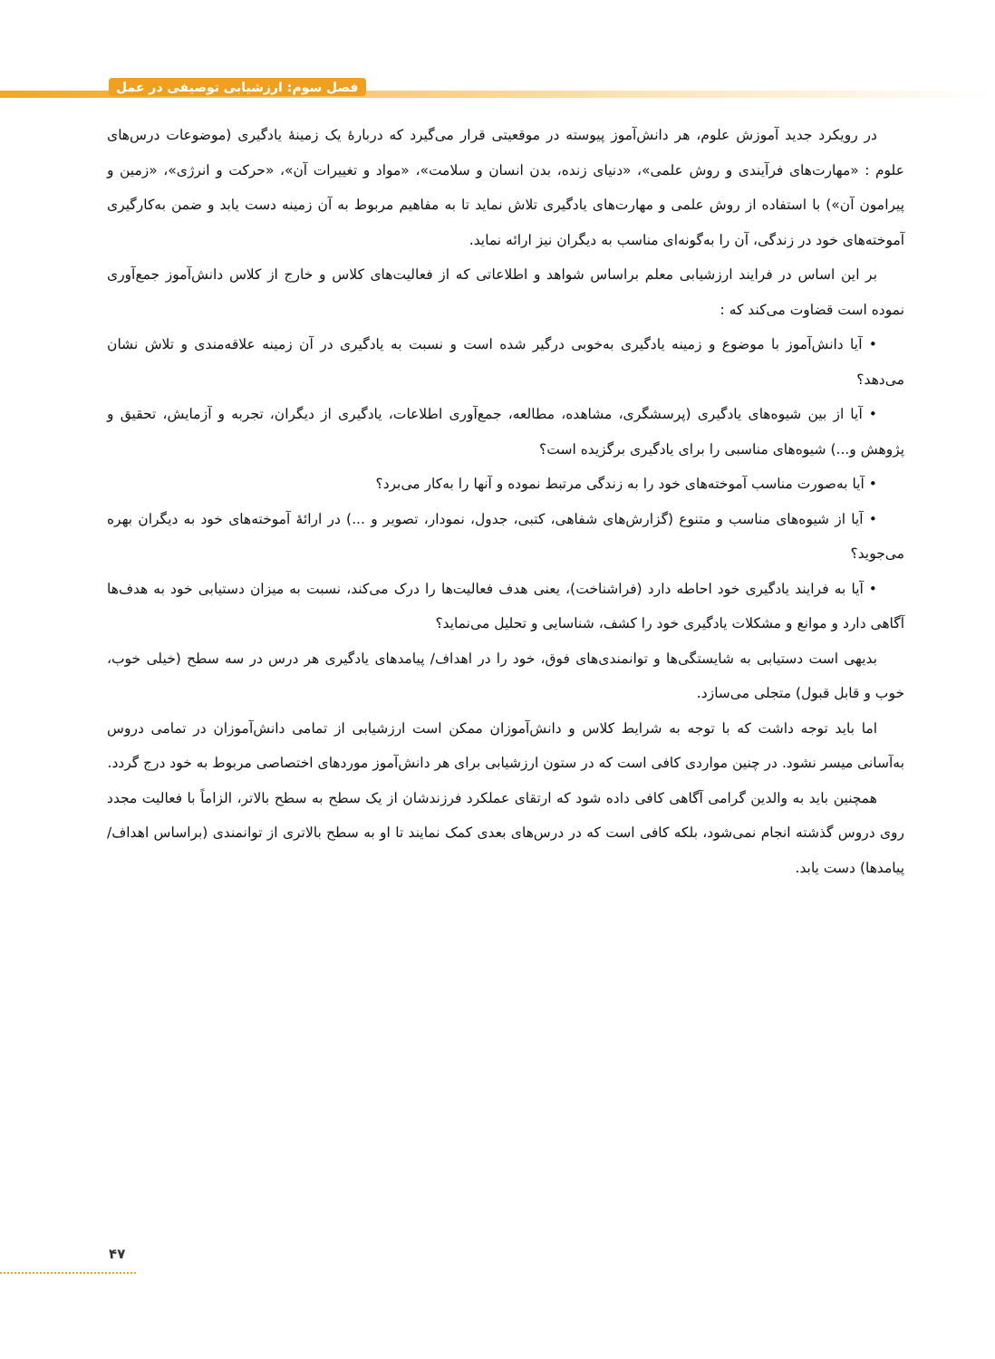فصل سوم: ارزشیابی توصیفی در عمل
در رویکرد جدید آموزش علوم، هر دانش‌آموز پیوسته در موقعیتی قرار می‌گیرد که دربارهٔ یک زمینهٔ یادگیری (موضوعات درس‌های علوم : «مهارت‌های فرآیندی و روش علمی»، «دنیای زنده، بدن انسان و سلامت»، «مواد و تغییرات آن»، «حرکت و انرژی»، «زمین و پیرامون آن») با استفاده از روش علمی و مهارت‌های یادگیری تلاش نماید تا به مفاهیم مربوط به آن زمینه دست یابد و ضمن به‌کارگیری آموخته‌های خود در زندگی، آن را به‌گونه‌ای مناسب به دیگران نیز ارائه نماید.
بر این اساس در فرایند ارزشیابی معلم براساس شواهد و اطلاعاتی که از فعالیت‌های کلاس و خارج از کلاس دانش‌آموز جمع‌آوری نموده است قضاوت می‌کند که :
• آیا دانش‌آموز با موضوع و زمینه یادگیری به‌خوبی درگیر شده است و نسبت به یادگیری در آن زمینه علاقه‌مندی و تلاش نشان می‌دهد؟
• آیا از بین شیوه‌های یادگیری (پرسشگری، مشاهده، مطالعه، جمع‌آوری اطلاعات، یادگیری از دیگران، تجربه و آزمایش، تحقیق و پژوهش و...) شیوه‌های مناسبی را برای یادگیری برگزیده است؟
• آیا به‌صورت مناسب آموخته‌های خود را به زندگی مرتبط نموده و آنها را به‌کار می‌برد؟
• آیا از شیوه‌های مناسب و متنوع (گزارش‌های شفاهی، کتبی، جدول، نمودار، تصویر و ...) در ارائهٔ آموخته‌های خود به دیگران بهره می‌جوید؟
• آیا به فرایند یادگیری خود احاطه دارد (فراشناخت)، یعنی هدف فعالیت‌ها را درک می‌کند، نسبت به میزان دستیابی خود به هدف‌ها آگاهی دارد و موانع و مشکلات یادگیری خود را کشف، شناسایی و تحلیل می‌نماید؟
بدیهی است دستیابی به شایستگی‌ها و توانمندی‌های فوق، خود را در اهداف/ پیامدهای یادگیری هر درس در سه سطح (خیلی خوب، خوب و قابل قبول) متجلی می‌سازد.
اما باید توجه داشت که با توجه به شرایط کلاس و دانش‌آموزان ممکن است ارزشیابی از تمامی دانش‌آموزان در تمامی دروس به‌آسانی میسر نشود. در چنین مواردی کافی است که در ستون ارزشیابی برای هر دانش‌آموز موردهای اختصاصی مربوط به خود درج گردد.
همچنین باید به والدین گرامی آگاهی کافی داده شود که ارتقای عملکرد فرزندشان از یک سطح به سطح بالاتر، الزاماً با فعالیت مجدد روی دروس گذشته انجام نمی‌شود، بلکه کافی است که در درس‌های بعدی کمک نمایند تا او به سطح بالاتری از توانمندی (براساس اهداف/ پیامدها) دست یابد.
۴۷